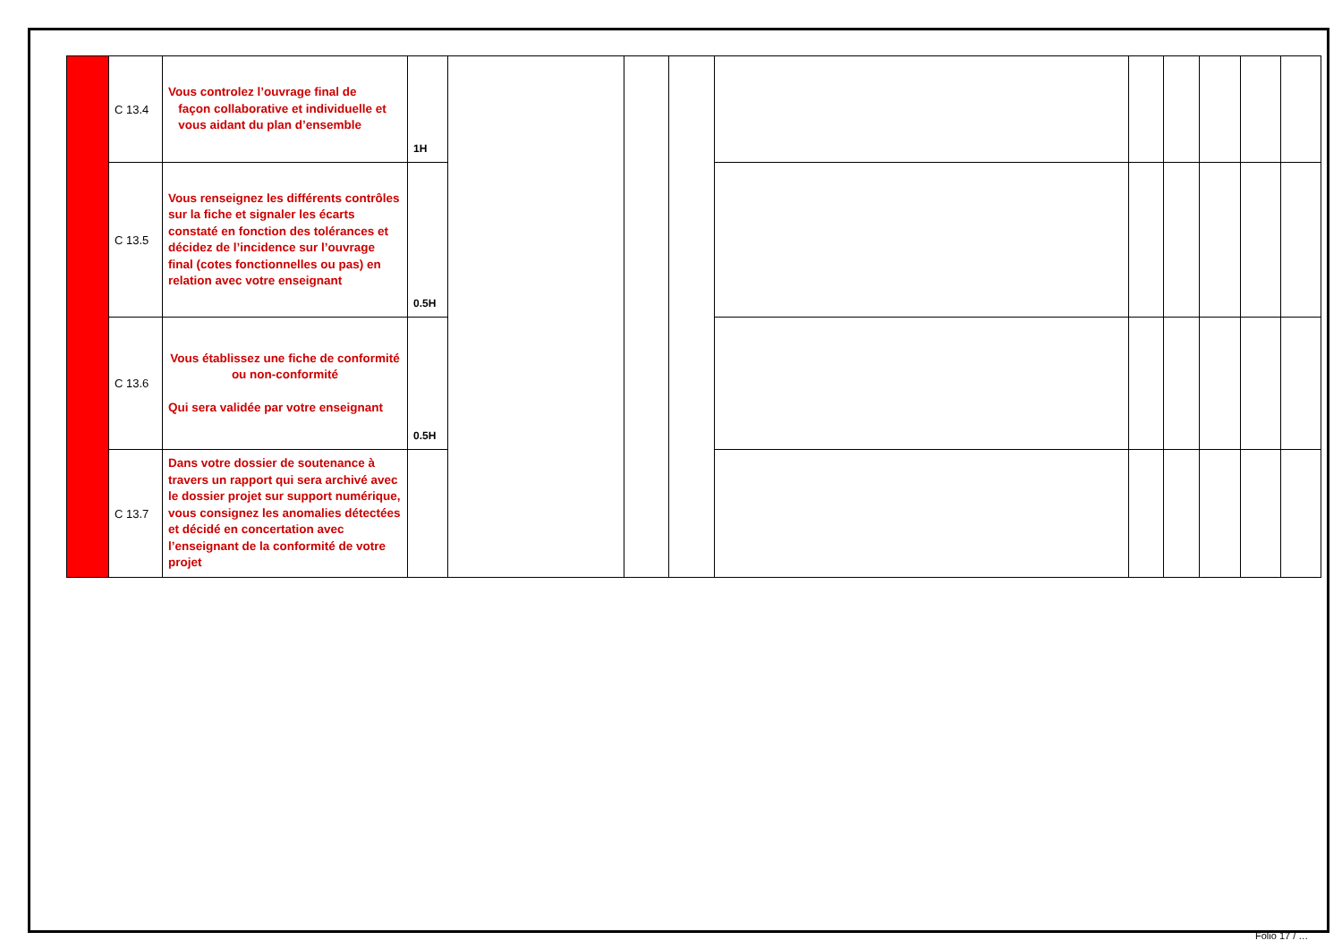| | C 13.4 | Vous controlez l’ouvrage final de façon collaborative et individuelle et vous aidant du plan d’ensemble | 1H | | | | | | | | | |
| | C 13.5 | Vous renseignez les différents contrôles sur la fiche et signaler les écarts constaté en fonction des tolérances et décidez de l’incidence sur l’ouvrage final (cotes fonctionnelles ou pas) en relation avec votre enseignant | 0.5H | | | | | | | | | |
| | C 13.6 | Vous établissez une fiche de conformité ou non-conformité Qui sera validée par votre enseignant | 0.5H | | | | | | | | | |
| | C 13.7 | Dans votre dossier de soutenance à travers un rapport qui sera archivé avec le dossier projet sur support numérique, vous consignez les anomalies détectées et décidé en concertation avec l’enseignant de la conformité de votre projet | | | | | | | | | | |
Folio 17 / …